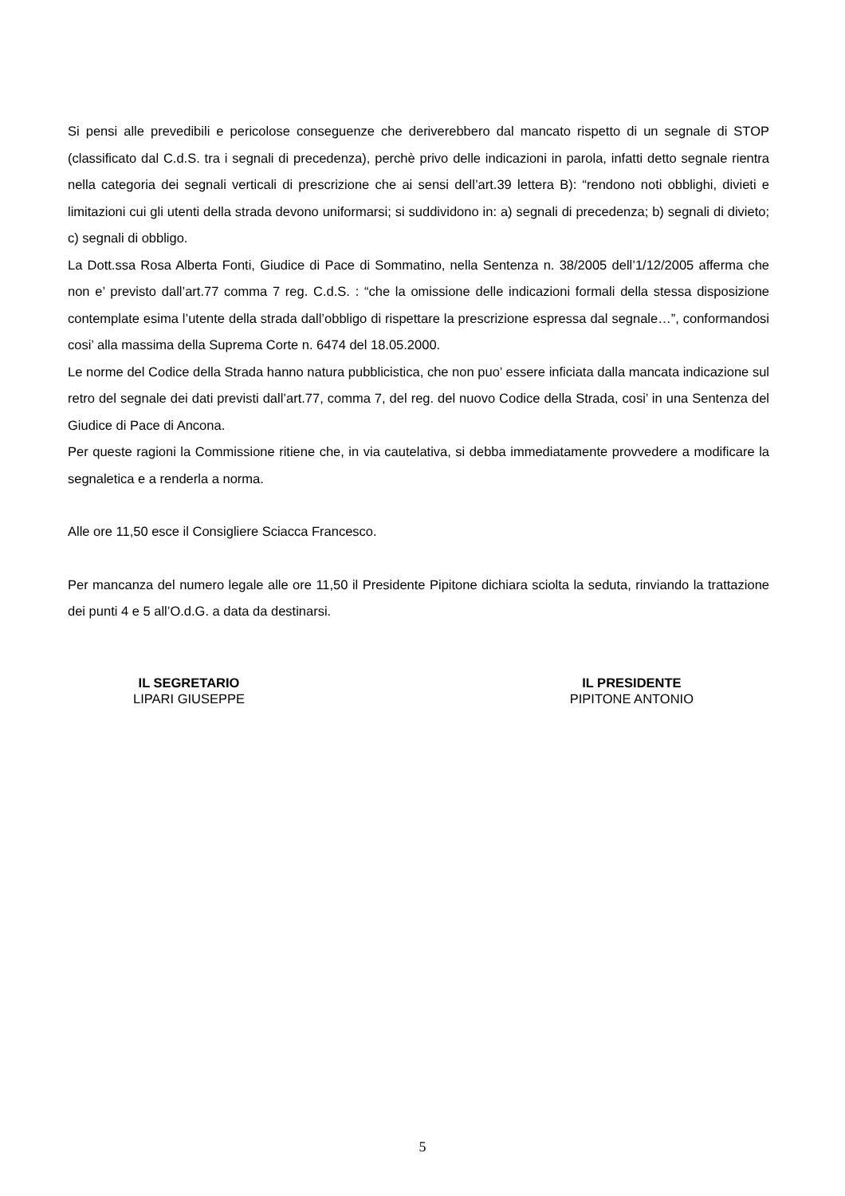Si pensi alle prevedibili e pericolose conseguenze che deriverebbero dal mancato rispetto di un segnale di STOP (classificato dal C.d.S. tra i segnali di precedenza), perchè privo delle indicazioni in parola, infatti detto segnale rientra nella categoria dei segnali verticali di prescrizione che ai sensi dell’art.39 lettera B): “rendono noti obblighi, divieti e limitazioni cui gli utenti della strada devono uniformarsi; si suddividono in: a) segnali di precedenza; b) segnali di divieto; c) segnali di obbligo.
La Dott.ssa Rosa Alberta Fonti, Giudice di Pace di Sommatino, nella Sentenza n. 38/2005 dell’1/12/2005 afferma che non e’ previsto dall’art.77 comma 7 reg. C.d.S. : “che la omissione delle indicazioni formali della stessa disposizione contemplate esima l’utente della strada dall’obbligo di rispettare la prescrizione espressa dal segnale…”, conformandosi cosi’ alla massima della Suprema Corte n. 6474 del 18.05.2000.
Le norme del Codice della Strada hanno natura pubblicistica, che non puo’ essere inficiata dalla mancata indicazione sul retro del segnale dei dati previsti dall’art.77, comma 7, del reg. del nuovo Codice della Strada, cosi’ in una Sentenza del Giudice di Pace di Ancona.
Per queste ragioni la Commissione ritiene che, in via cautelativa, si debba immediatamente provvedere a modificare la segnaletica e a renderla a norma.
Alle ore 11,50 esce il Consigliere Sciacca Francesco.
Per mancanza del numero legale alle ore 11,50 il Presidente Pipitone dichiara sciolta la seduta, rinviando la trattazione dei punti 4 e 5 all’O.d.G. a data da destinarsi.
IL SEGRETARIO
LIPARI GIUSEPPE
IL PRESIDENTE
PIPITONE ANTONIO
5